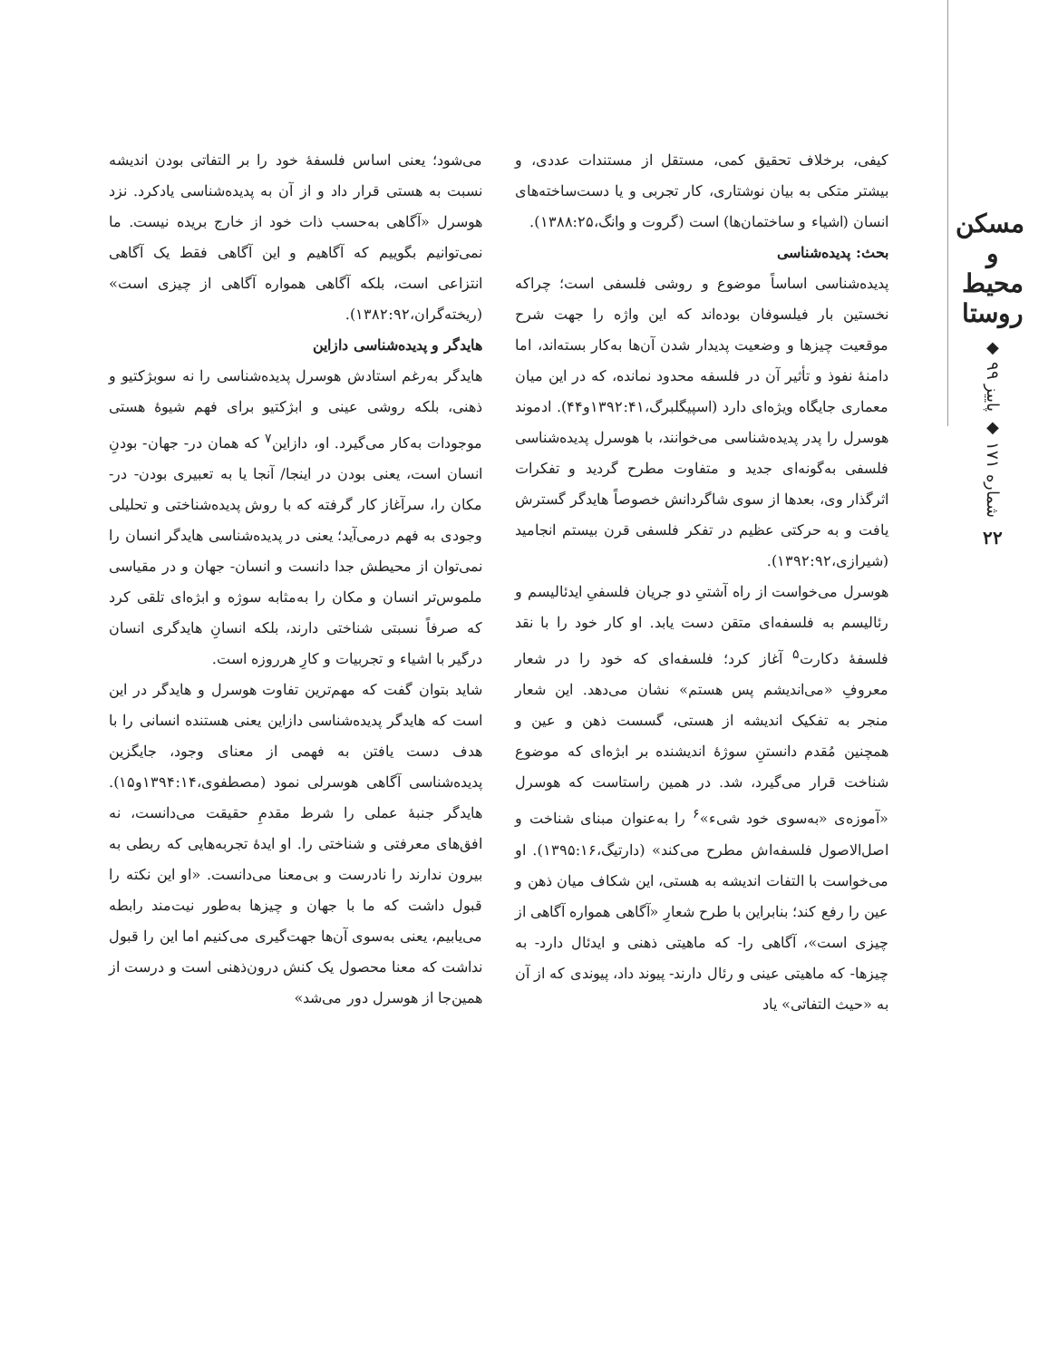مسکن و محیط روستا
شماره ۱۷۱ ◆ پاییز ۹۹ ◆
۲۲
کیفی، برخلاف تحقیق کمی، مستقل از مستندات عددی، و بیشتر متکی به بیان نوشتاری، کار تجربی و یا دست‌ساخته‌های انسان (اشیاء و ساختمان‌ها) است (گروت و وانگ،۱۳۸۸:۲۵).
بحث: پدیده‌شناسی
پدیده‌شناسی اساساً موضوع و روشی فلسفی است؛ چراکه نخستین بار فیلسوفان بوده‌اند که این واژه را جهت شرح موقعیت چیزها و وضعیت پدیدار شدن آن‌ها به‌کار بسته‌اند، اما دامنۀ نفوذ و تأثیر آن در فلسفه محدود نمانده، که در این میان معماری جایگاه ویژه‌ای دارد (اسپیگلبرگ،۱۳۹۲:۴۱و۴۴). ادموند هوسرل را پدر پدیده‌شناسی می‌خوانند، با هوسرل پدیده‌شناسی فلسفی به‌گونه‌ای جدید و متفاوت مطرح گردید و تفکرات اثرگذار وی، بعدها از سوی شاگردانش خصوصاً هایدگر گسترش یافت و به حرکتی عظیم در تفکر فلسفی قرن بیستم انجامید (شیرازی،۱۳۹۲:۹۲).
هوسرل می‌خواست از راه آشتیِ دو جریان فلسفیِ ایدئالیسم و رئالیسم به فلسفه‌ای متقن دست یابد. او کار خود را با نقد فلسفۀ دکارت<sup>۵</sup> آغاز کرد؛ فلسفه‌ای که خود را در شعار معروفِ «می‌اندیشم پس هستم» نشان می‌دهد. این شعار منجر به تفکیک اندیشه از هستی، گسست ذهن و عین و همچنین مُقدم دانستنِ سوژۀ اندیشنده بر ابژه‌ای که موضوع شناخت قرار می‌گیرد، شد. در همین راستاست که هوسرل «آموزه‌ی «به‌سوی خود شیء»<sup>۶</sup> را به‌عنوان مبنای شناخت و اصل‌الاصول فلسفه‌اش مطرح می‌کند» (دارتیگ،۱۳۹۵:۱۶). او می‌خواست با التفات اندیشه به هستی، این شکاف میان ذهن و عین را رفع کند؛ بنابراین با طرح شعارِ «آگاهی همواره آگاهی از چیزی است»، آگاهی را- که ماهیتی ذهنی و ایدئال دارد- به چیزها- که ماهیتی عینی و رئال دارند- پیوند داد، پیوندی که از آن به «حیث التفاتی» یاد
می‌شود؛ یعنی اساس فلسفۀ خود را بر التفاتی بودن اندیشه نسبت به هستی قرار داد و از آن به پدیده‌شناسی یادکرد. نزد هوسرل «آگاهی به‌حسب ذات خود از خارج بریده نیست. ما نمی‌توانیم بگوییم که آگاهیم و این آگاهی فقط یک آگاهی انتزاعی است، بلکه آگاهی همواره آگاهی از چیزی است» (ریخته‌گران،۱۳۸۲:۹۲).
هایدگر و پدیده‌شناسی دازاین
هایدگر به‌رغم استادش هوسرل پدیده‌شناسی را نه سوبژکتیو و ذهنی، بلکه روشی عینی و ابژکتیو برای فهم شیوۀ هستی موجودات به‌کار می‌گیرد. او، دازاین<sup>۷</sup> که همان در- جهان- بودنِ انسان است، یعنی بودن در اینجا/ آنجا یا به تعبیری بودن- در- مکان را، سرآغاز کار گرفته که با روش پدیده‌شناختی و تحلیلی وجودی به فهم درمی‌آید؛ یعنی در پدیده‌شناسی هایدگر انسان را نمی‌توان از محیطش جدا دانست و انسان- جهان و در مقیاسی ملموس‌تر انسان و مکان را به‌مثابه سوژه و ابژه‌ای تلقی کرد که صرفاً نسبتی شناختی دارند، بلکه انسانِ هایدگری انسان درگیر با اشیاء و تجربیات و کارِ هرروزه است.
شاید بتوان گفت که مهم‌ترین تفاوت هوسرل و هایدگر در این است که هایدگر پدیده‌شناسی دازاین یعنی هستنده انسانی را با هدف دست یافتن به فهمی از معنای وجود، جایگزین پدیده‌شناسی آگاهی هوسرلی نمود (مصطفوی،۱۳۹۴:۱۴و۱۵). هایدگر جنبۀ عملی را شرط مقدمِ حقیقت می‌دانست، نه افق‌های معرفتی و شناختی را. او ایدۀ تجربه‌هایی که ربطی به بیرون ندارند را نادرست و بی‌معنا می‌دانست. «او این نکته را قبول داشت که ما با جهان و چیزها به‌طور نیت‌مند رابطه می‌یابیم، یعنی به‌سوی آن‌ها جهت‌گیری می‌کنیم اما این را قبول نداشت که معنا محصول یک کنش درون‌ذهنی است و درست از همین‌جا از هوسرل دور می‌شد»